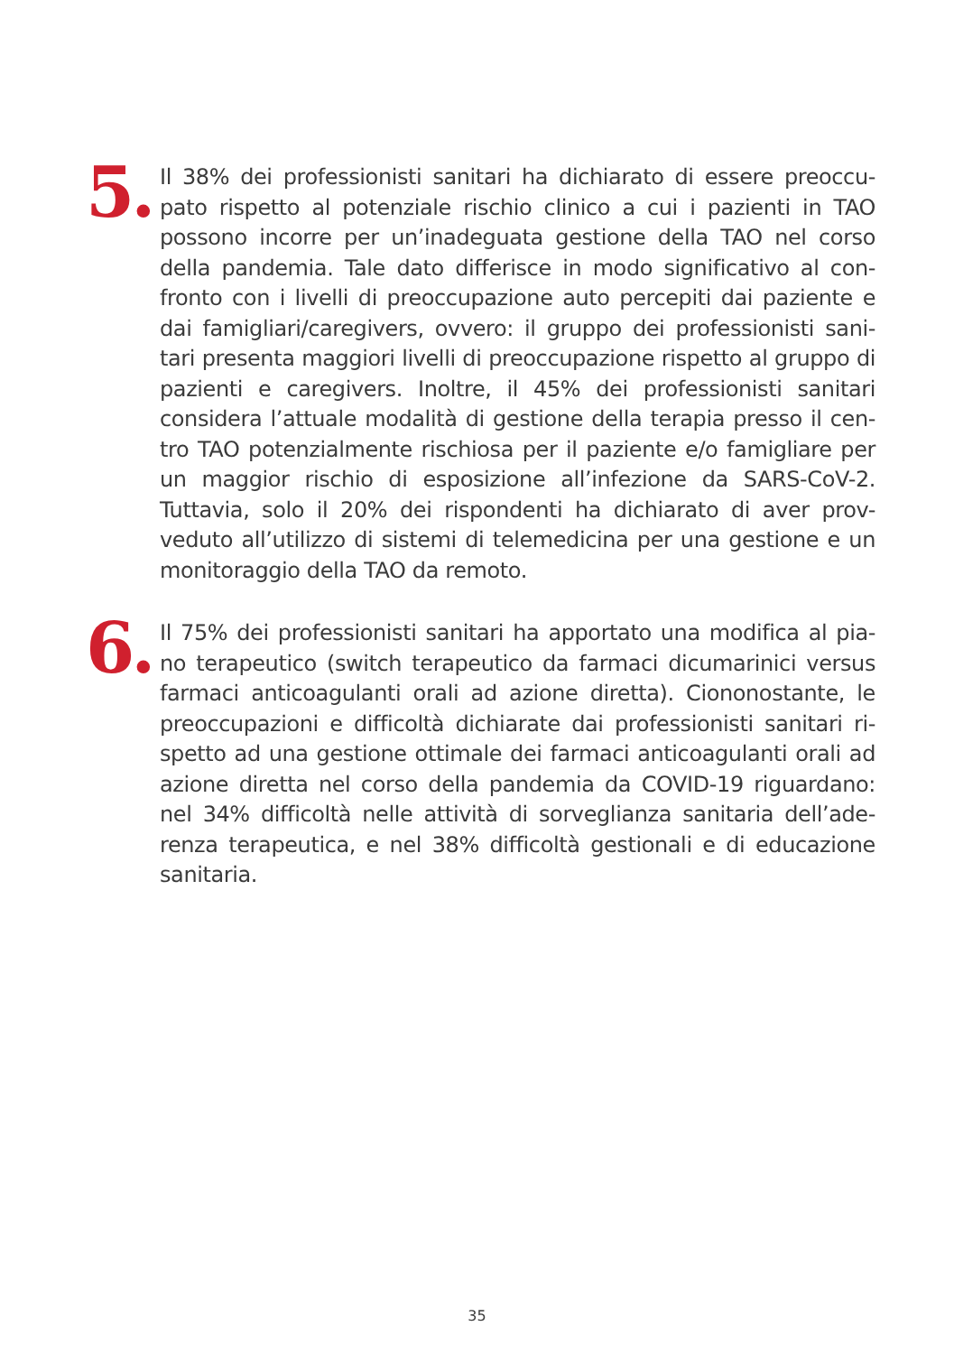5.
Il 38% dei professionisti sanitari ha dichiarato di essere preoccu-pato rispetto al potenziale rischio clinico a cui i pazienti in TAO possono incorre per un’inadeguata gestione della TAO nel corso della pandemia. Tale dato differisce in modo significativo al con-fronto con i livelli di preoccupazione auto percepiti dai paziente e dai famigliari/caregivers, ovvero: il gruppo dei professionisti sani-tari presenta maggiori livelli di preoccupazione rispetto al gruppo di pazienti e caregivers. Inoltre, il 45% dei professionisti sanitari considera l’attuale modalità di gestione della terapia presso il cen-tro TAO potenzialmente rischiosa per il paziente e/o famigliare per un maggior rischio di esposizione all’infezione da SARS-CoV-2. Tuttavia, solo il 20% dei rispondenti ha dichiarato di aver prov-veduto all’utilizzo di sistemi di telemedicina per una gestione e un monitoraggio della TAO da remoto.
6.
Il 75% dei professionisti sanitari ha apportato una modifica al pia-no terapeutico (switch terapeutico da farmaci dicumarinici versus farmaci anticoagulanti orali ad azione diretta). Ciononostante, le preoccupazioni e difficoltà dichiarate dai professionisti sanitari ri-spetto ad una gestione ottimale dei farmaci anticoagulanti orali ad azione diretta nel corso della pandemia da COVID-19 riguardano: nel 34% difficoltà nelle attività di sorveglianza sanitaria dell’ade-renza terapeutica, e nel 38% difficoltà gestionali e di educazione sanitaria.
35